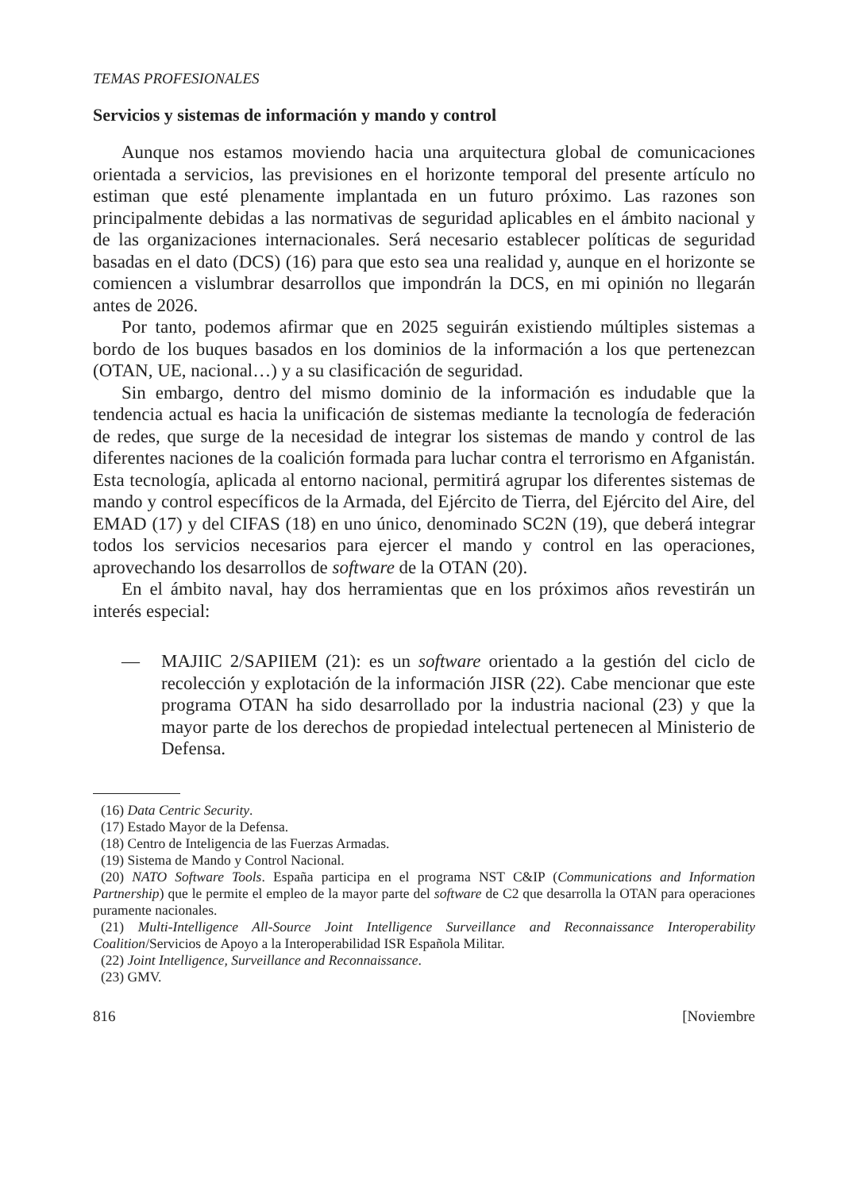TEMAS PROFESIONALES
Servicios y sistemas de información y mando y control
Aunque nos estamos moviendo hacia una arquitectura global de comunicaciones orientada a servicios, las previsiones en el horizonte temporal del presente artículo no estiman que esté plenamente implantada en un futuro próximo. Las razones son principalmente debidas a las normativas de seguridad aplicables en el ámbito nacional y de las organizaciones internacionales. Será necesario establecer políticas de seguridad basadas en el dato (DCS) (16) para que esto sea una realidad y, aunque en el horizonte se comiencen a vislumbrar desarrollos que impondrán la DCS, en mi opinión no llegarán antes de 2026.
Por tanto, podemos afirmar que en 2025 seguirán existiendo múltiples sistemas a bordo de los buques basados en los dominios de la información a los que pertenezcan (OTAN, UE, nacional…) y a su clasificación de seguridad.
Sin embargo, dentro del mismo dominio de la información es indudable que la tendencia actual es hacia la unificación de sistemas mediante la tecnología de federación de redes, que surge de la necesidad de integrar los sistemas de mando y control de las diferentes naciones de la coalición formada para luchar contra el terrorismo en Afganistán. Esta tecnología, aplicada al entorno nacional, permitirá agrupar los diferentes sistemas de mando y control específicos de la Armada, del Ejército de Tierra, del Ejército del Aire, del EMAD (17) y del CIFAS (18) en uno único, denominado SC2N (19), que deberá integrar todos los servicios necesarios para ejercer el mando y control en las operaciones, aprovechando los desarrollos de software de la OTAN (20).
En el ámbito naval, hay dos herramientas que en los próximos años revestirán un interés especial:
— MAJIIC 2/SAPIIEM (21): es un software orientado a la gestión del ciclo de recolección y explotación de la información JISR (22). Cabe mencionar que este programa OTAN ha sido desarrollado por la industria nacional (23) y que la mayor parte de los derechos de propiedad intelectual pertenecen al Ministerio de Defensa.
(16) Data Centric Security.
(17) Estado Mayor de la Defensa.
(18) Centro de Inteligencia de las Fuerzas Armadas.
(19) Sistema de Mando y Control Nacional.
(20) NATO Software Tools. España participa en el programa NST C&IP (Communications and Information Partnership) que le permite el empleo de la mayor parte del software de C2 que desarrolla la OTAN para operaciones puramente nacionales.
(21) Multi-Intelligence All-Source Joint Intelligence Surveillance and Reconnaissance Interoperability Coalition/Servicios de Apoyo a la Interoperabilidad ISR Española Militar.
(22) Joint Intelligence, Surveillance and Reconnaissance.
(23) GMV.
816 [Noviembre